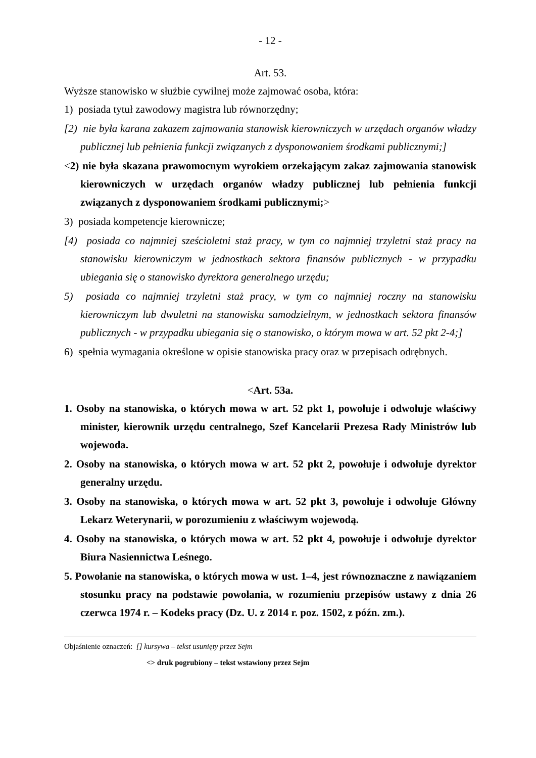- 12 -
Art. 53.
Wyższe stanowisko w służbie cywilnej może zajmować osoba, która:
1) posiada tytuł zawodowy magistra lub równorzędny;
[2) nie była karana zakazem zajmowania stanowisk kierowniczych w urzędach organów władzy publicznej lub pełnienia funkcji związanych z dysponowaniem środkami publicznymi;]
<2) nie była skazana prawomocnym wyrokiem orzekającym zakaz zajmowania stanowisk kierowniczych w urzędach organów władzy publicznej lub pełnienia funkcji związanych z dysponowaniem środkami publicznymi;>
3) posiada kompetencje kierownicze;
[4) posiada co najmniej sześcioletni staż pracy, w tym co najmniej trzyletni staż pracy na stanowisku kierowniczym w jednostkach sektora finansów publicznych - w przypadku ubiegania się o stanowisko dyrektora generalnego urzędu;
5) posiada co najmniej trzyletni staż pracy, w tym co najmniej roczny na stanowisku kierowniczym lub dwuletni na stanowisku samodzielnym, w jednostkach sektora finansów publicznych - w przypadku ubiegania się o stanowisko, o którym mowa w art. 52 pkt 2-4;]
6) spełnia wymagania określone w opisie stanowiska pracy oraz w przepisach odrębnych.
<Art. 53a.
1. Osoby na stanowiska, o których mowa w art. 52 pkt 1, powołuje i odwołuje właściwy minister, kierownik urzędu centralnego, Szef Kancelarii Prezesa Rady Ministrów lub wojewoda.
2. Osoby na stanowiska, o których mowa w art. 52 pkt 2, powołuje i odwołuje dyrektor generalny urzędu.
3. Osoby na stanowiska, o których mowa w art. 52 pkt 3, powołuje i odwołuje Główny Lekarz Weterynarii, w porozumieniu z właściwym wojewodą.
4. Osoby na stanowiska, o których mowa w art. 52 pkt 4, powołuje i odwołuje dyrektor Biura Nasiennictwa Leśnego.
5. Powołanie na stanowiska, o których mowa w ust. 1–4, jest równoznaczne z nawiązaniem stosunku pracy na podstawie powołania, w rozumieniu przepisów ustawy z dnia 26 czerwca 1974 r. – Kodeks pracy (Dz. U. z 2014 r. poz. 1502, z późn. zm.).
Objaśnienie oznaczeń: [] kursywa – tekst usunięty przez Sejm
<> druk pogrubiony – tekst wstawiony przez Sejm